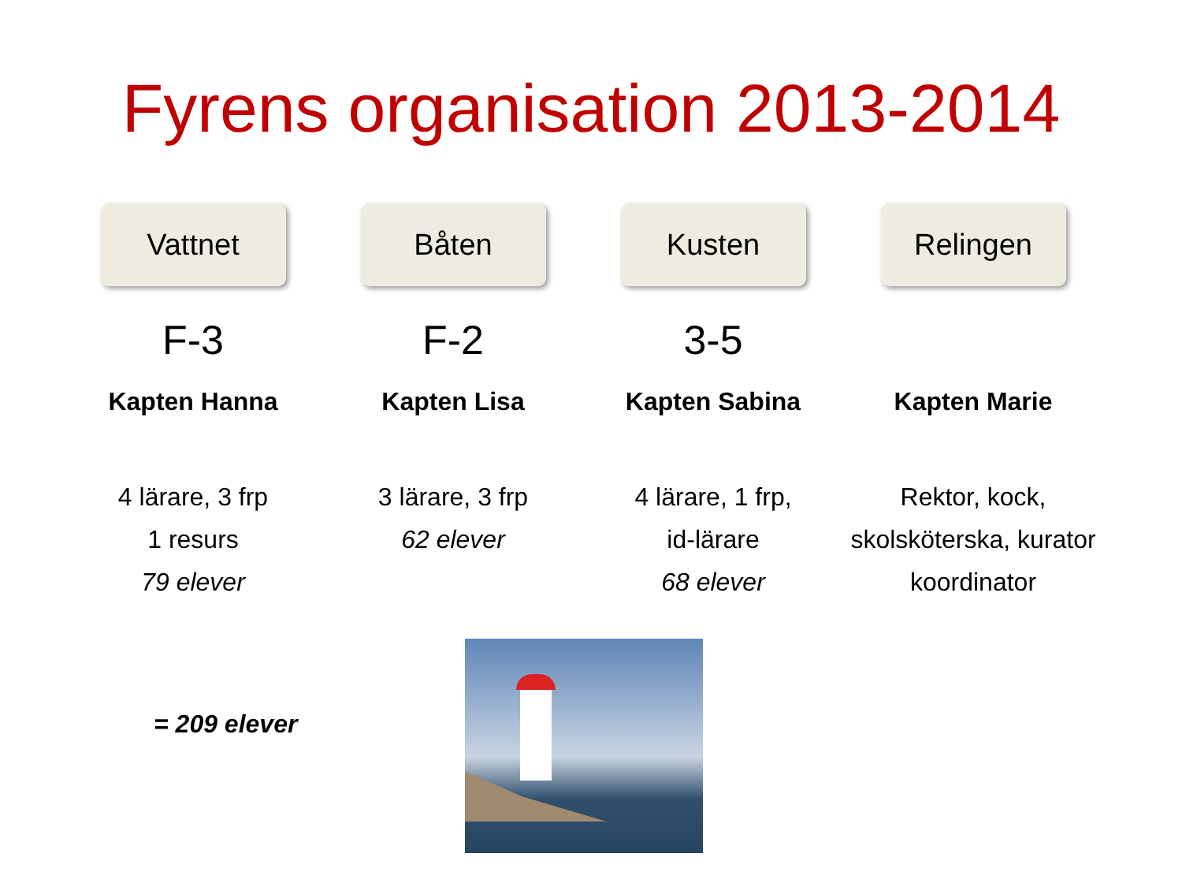Fyrens organisation 2013-2014
Vattnet
F-3
Kapten Hanna
4 lärare, 3 frp
1 resurs
79 elever
Båten
F-2
Kapten Lisa
3 lärare, 3 frp
62 elever
Kusten
3-5
Kapten Sabina
4 lärare, 1 frp,
id-lärare
68 elever
Relingen
Kapten Marie
Rektor, kock,
skolsköterska, kurator
koordinator
= 209 elever